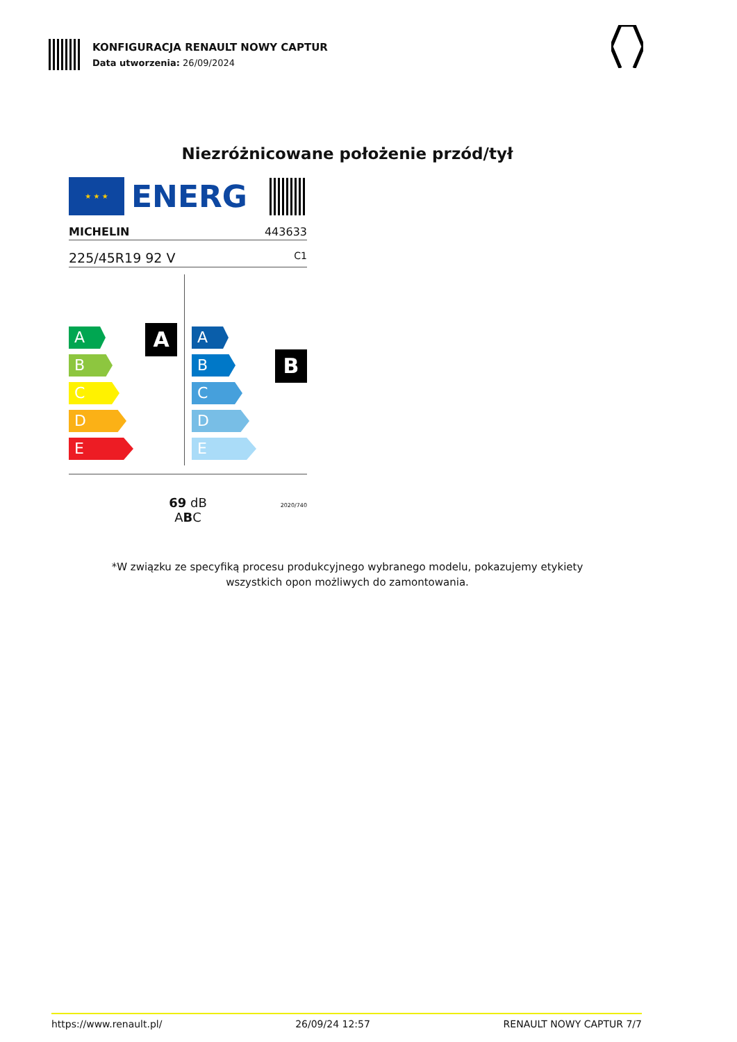KONFIGURACJA RENAULT NOWY CAPTUR
Data utworzenia: 26/09/2024
Niezróżnicowane położenie przód/tył
★ ★ ★
ENERG
MICHELIN 443633
225/45R19 92 V C1
A
A
B
C
D
E
B
A
B
C
D
E
69 dB
ABC
2020/740
*W związku ze specyfiką procesu produkcyjnego wybranego modelu, pokazujemy etykiety
wszystkich opon możliwych do zamontowania.
https://www.renault.pl/ 26/09/24 12:57 RENAULT NOWY CAPTUR 7/7